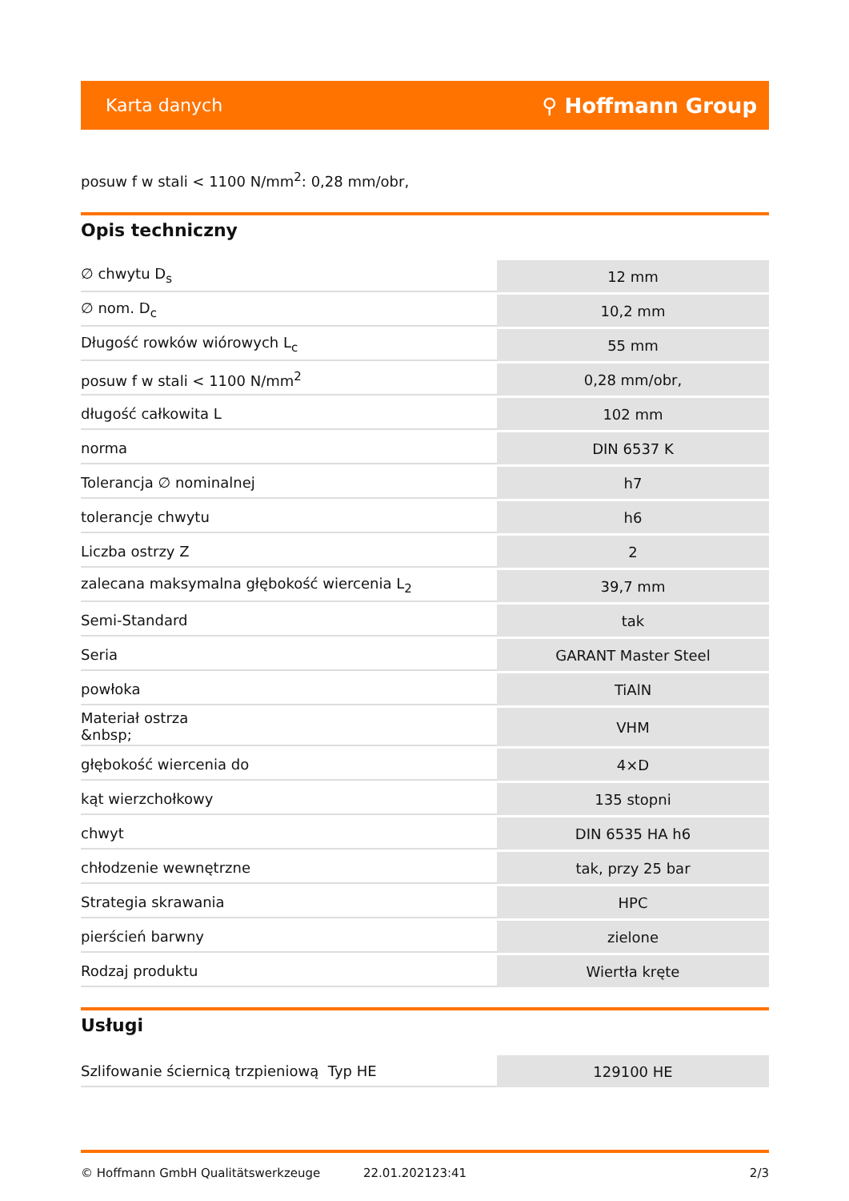Karta danych ⚲ Hoffmann Group
posuw f w stali < 1100 N/mm<sup>2</sup>: 0,28 mm/obr,
Opis techniczny
| ∅ chwytu D<sub>s</sub> | 12 mm |
| ∅ nom. D<sub>c</sub> | 10,2 mm |
| Długość rowków wiórowych L<sub>c</sub> | 55 mm |
| posuw f w stali < 1100 N/mm<sup>2</sup> | 0,28 mm/obr, |
| długość całkowita L | 102 mm |
| norma | DIN 6537 K |
| Tolerancja ∅ nominalnej | h7 |
| tolerancje chwytu | h6 |
| Liczba ostrzy Z | 2 |
| zalecana maksymalna głębokość wiercenia L<sub>2</sub> | 39,7 mm |
| Semi-Standard | tak |
| Seria | GARANT Master Steel |
| powłoka | TiAlN |
| Materiał ostrza &nbsp; | VHM |
| głębokość wiercenia do | 4×D |
| kąt wierzchołkowy | 135 stopni |
| chwyt | DIN 6535 HA h6 |
| chłodzenie wewnętrzne | tak, przy 25 bar |
| Strategia skrawania | HPC |
| pierścień barwny | zielone |
| Rodzaj produktu | Wiertła kręte |
Usługi
| Szlifowanie ściernicą trzpieniową Typ HE | 129100 HE |
© Hoffmann GmbH Qualitätswerkzeuge 22.01.202123:41 2/3